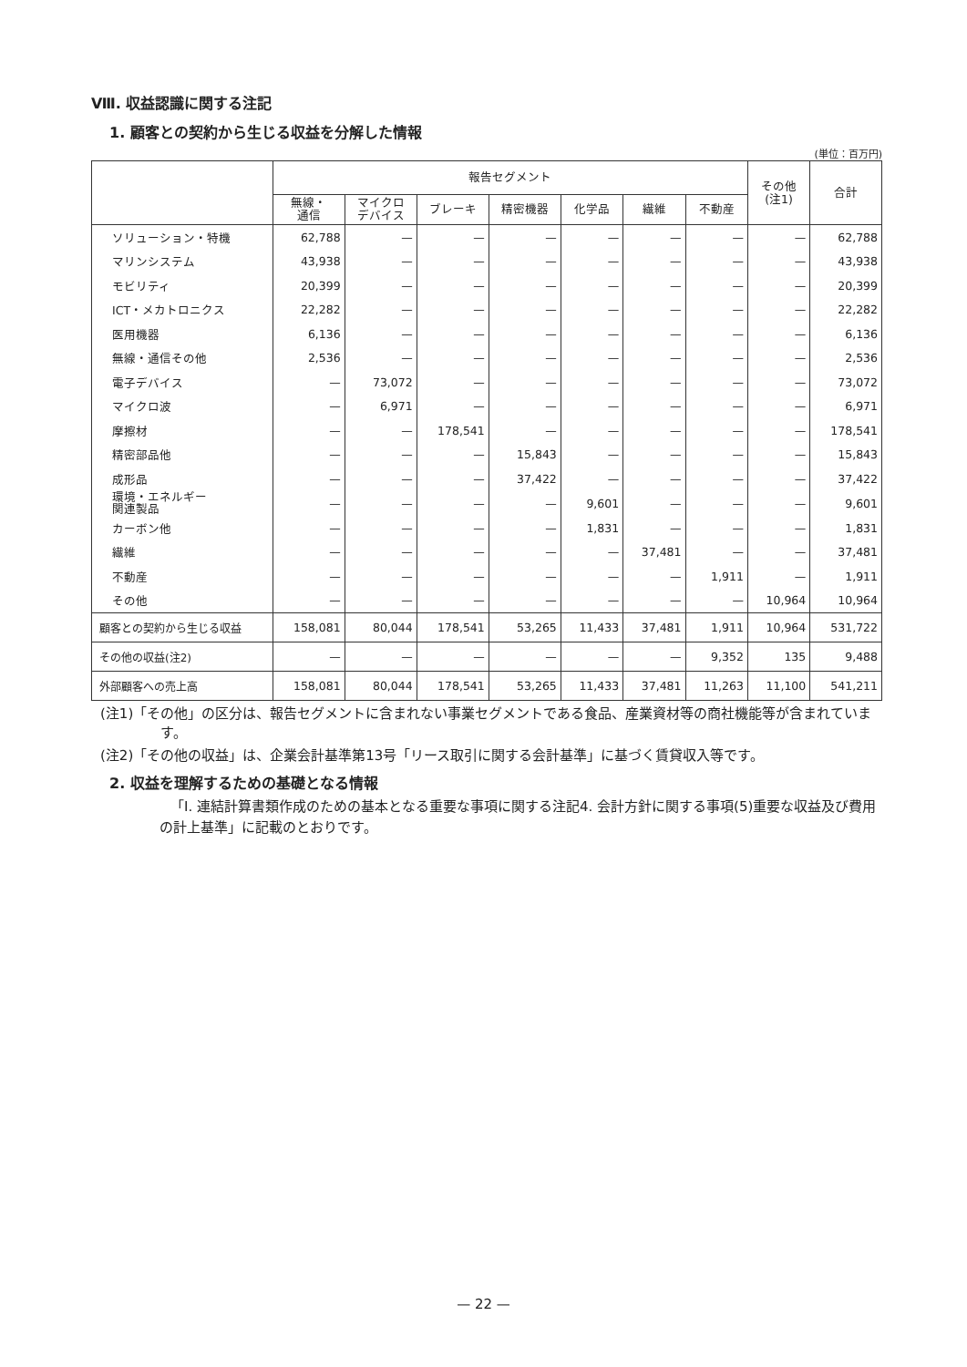Ⅷ. 収益認識に関する注記
1. 顧客との契約から生じる収益を分解した情報
(単位：百万円)
| | 報告セグメント | | | | | | | その他 (注1) | 合計 |
| --- | --- | --- | --- | --- | --- | --- | --- | --- | --- |
| | 無線・ 通信 | マイクロ デバイス | ブレーキ | 精密機器 | 化学品 | 繊維 | 不動産 | | |
| ソリューション・特機 | 62,788 | — | — | — | — | — | — | — | 62,788 |
| マリンシステム | 43,938 | — | — | — | — | — | — | — | 43,938 |
| モビリティ | 20,399 | — | — | — | — | — | — | — | 20,399 |
| ICT・メカトロニクス | 22,282 | — | — | — | — | — | — | — | 22,282 |
| 医用機器 | 6,136 | — | — | — | — | — | — | — | 6,136 |
| 無線・通信その他 | 2,536 | — | — | — | — | — | — | — | 2,536 |
| 電子デバイス | — | 73,072 | — | — | — | — | — | — | 73,072 |
| マイクロ波 | — | 6,971 | — | — | — | — | — | — | 6,971 |
| 摩擦材 | — | — | 178,541 | — | — | — | — | — | 178,541 |
| 精密部品他 | — | — | — | 15,843 | — | — | — | — | 15,843 |
| 成形品 | — | — | — | 37,422 | — | — | — | — | 37,422 |
| 環境・エネルギー 関連製品 | — | — | — | — | 9,601 | — | — | — | 9,601 |
| カーボン他 | — | — | — | — | 1,831 | — | — | — | 1,831 |
| 繊維 | — | — | — | — | — | 37,481 | — | — | 37,481 |
| 不動産 | — | — | — | — | — | — | 1,911 | — | 1,911 |
| その他 | — | — | — | — | — | — | — | 10,964 | 10,964 |
| 顧客との契約から生じる収益 | 158,081 | 80,044 | 178,541 | 53,265 | 11,433 | 37,481 | 1,911 | 10,964 | 531,722 |
| その他の収益(注2) | — | — | — | — | — | — | 9,352 | 135 | 9,488 |
| 外部顧客への売上高 | 158,081 | 80,044 | 178,541 | 53,265 | 11,433 | 37,481 | 11,263 | 11,100 | 541,211 |
(注1)「その他」の区分は、報告セグメントに含まれない事業セグメントである食品、産業資材等の商社機能等が含まれています。
(注2)「その他の収益」は、企業会計基準第13号「リース取引に関する会計基準」に基づく賃貸収入等です。
2. 収益を理解するための基礎となる情報
「Ⅰ. 連結計算書類作成のための基本となる重要な事項に関する注記4. 会計方針に関する事項(5)重要な収益及び費用の計上基準」に記載のとおりです。
— 22 —